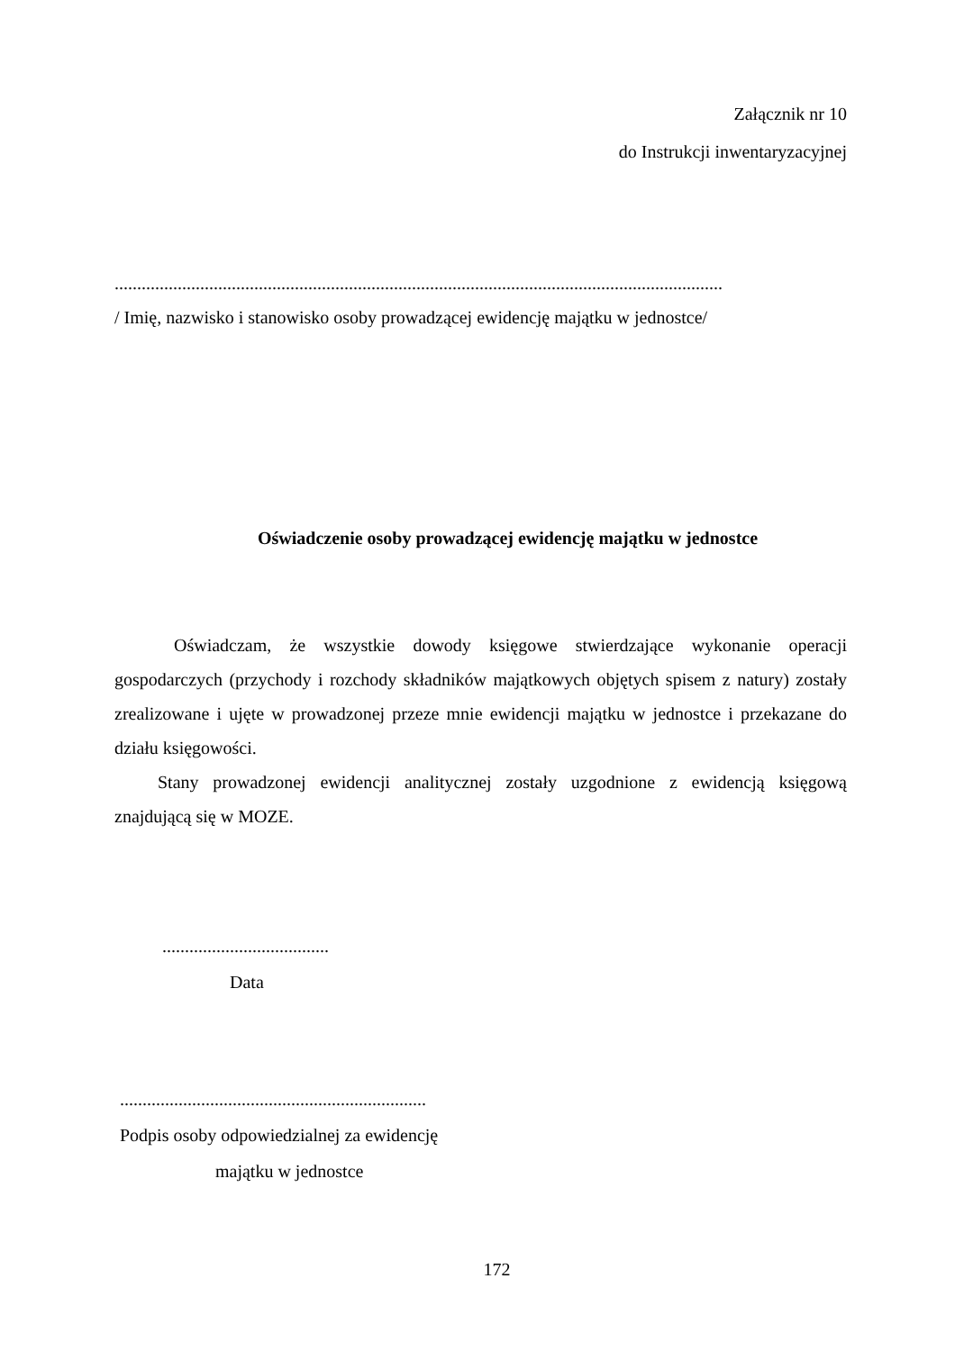Załącznik nr 10
do Instrukcji inwentaryzacyjnej
.......................................................................................................................................
/ Imię, nazwisko i stanowisko osoby prowadzącej ewidencję majątku w jednostce/
Oświadczenie osoby prowadzącej ewidencję majątku w jednostce
Oświadczam, że wszystkie dowody księgowe stwierdzające wykonanie operacji gospodarczych (przychody i rozchody składników majątkowych objętych spisem z natury) zostały zrealizowane i ujęte w prowadzonej przeze mnie ewidencji majątku w jednostce i przekazane do działu księgowości.
Stany prowadzonej ewidencji analitycznej zostały uzgodnione z ewidencją księgową znajdującą się w MOZE.
.....................................
Data
....................................................................
Podpis osoby odpowiedzialnej za ewidencję
majątku w jednostce
172